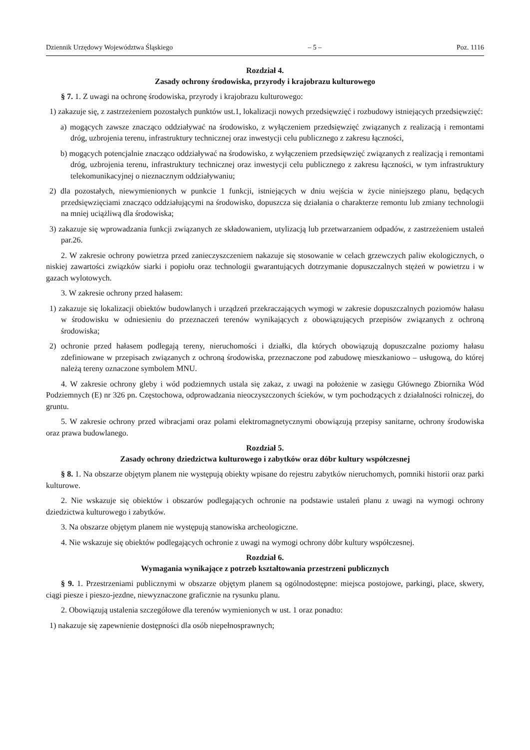Dziennik Urzędowy Województwa Śląskiego – 5 – Poz. 1116
Rozdział 4.
Zasady ochrony środowiska, przyrody i krajobrazu kulturowego
§ 7. 1. Z uwagi na ochronę środowiska, przyrody i krajobrazu kulturowego:
1) zakazuje się, z zastrzeżeniem pozostałych punktów ust.1, lokalizacji nowych przedsięwzięć i rozbudowy istniejących przedsięwzięć:
a) mogących zawsze znacząco oddziaływać na środowisko, z wyłączeniem przedsięwzięć związanych z realizacją i remontami dróg, uzbrojenia terenu, infrastruktury technicznej oraz inwestycji celu publicznego z zakresu łączności,
b) mogących potencjalnie znacząco oddziaływać na środowisko, z wyłączeniem przedsięwzięć związanych z realizacją i remontami dróg, uzbrojenia terenu, infrastruktury technicznej oraz inwestycji celu publicznego z zakresu łączności, w tym infrastruktury telekomunikacyjnej o nieznacznym oddziaływaniu;
2) dla pozostałych, niewymienionych w punkcie 1 funkcji, istniejących w dniu wejścia w życie niniejszego planu, będących przedsięwzięciami znacząco oddziałującymi na środowisko, dopuszcza się działania o charakterze remontu lub zmiany technologii na mniej uciążliwą dla środowiska;
3) zakazuje się wprowadzania funkcji związanych ze składowaniem, utylizacją lub przetwarzaniem odpadów, z zastrzeżeniem ustaleń par.26.
2. W zakresie ochrony powietrza przed zanieczyszczeniem nakazuje się stosowanie w celach grzewczych paliw ekologicznych, o niskiej zawartości związków siarki i popiołu oraz technologii gwarantujących dotrzymanie dopuszczalnych stężeń w powietrzu i w gazach wylotowych.
3. W zakresie ochrony przed hałasem:
1) zakazuje się lokalizacji obiektów budowlanych i urządzeń przekraczających wymogi w zakresie dopuszczalnych poziomów hałasu w środowisku w odniesieniu do przeznaczeń terenów wynikających z obowiązujących przepisów związanych z ochroną środowiska;
2) ochronie przed hałasem podlegają tereny, nieruchomości i działki, dla których obowiązują dopuszczalne poziomy hałasu zdefiniowane w przepisach związanych z ochroną środowiska, przeznaczone pod zabudowę mieszkaniowo – usługową, do której należą tereny oznaczone symbolem MNU.
4. W zakresie ochrony gleby i wód podziemnych ustala się zakaz, z uwagi na położenie w zasięgu Głównego Zbiornika Wód Podziemnych (E) nr 326 pn. Częstochowa, odprowadzania nieoczyszczonych ścieków, w tym pochodzących z działalności rolniczej, do gruntu.
5. W zakresie ochrony przed wibracjami oraz polami elektromagnetycznymi obowiązują przepisy sanitarne, ochrony środowiska oraz prawa budowlanego.
Rozdział 5.
Zasady ochrony dziedzictwa kulturowego i zabytków oraz dóbr kultury współczesnej
§ 8. 1. Na obszarze objętym planem nie występują obiekty wpisane do rejestru zabytków nieruchomych, pomniki historii oraz parki kulturowe.
2. Nie wskazuje się obiektów i obszarów podlegających ochronie na podstawie ustaleń planu z uwagi na wymogi ochrony dziedzictwa kulturowego i zabytków.
3. Na obszarze objętym planem nie występują stanowiska archeologiczne.
4. Nie wskazuje się obiektów podlegających ochronie z uwagi na wymogi ochrony dóbr kultury współczesnej.
Rozdział 6.
Wymagania wynikające z potrzeb kształtowania przestrzeni publicznych
§ 9. 1. Przestrzeniami publicznymi w obszarze objętym planem są ogólnodostępne: miejsca postojowe, parkingi, place, skwery, ciągi piesze i pieszo-jezdne, niewyznaczone graficznie na rysunku planu.
2. Obowiązują ustalenia szczegółowe dla terenów wymienionych w ust. 1 oraz ponadto:
1) nakazuje się zapewnienie dostępności dla osób niepełnosprawnych;